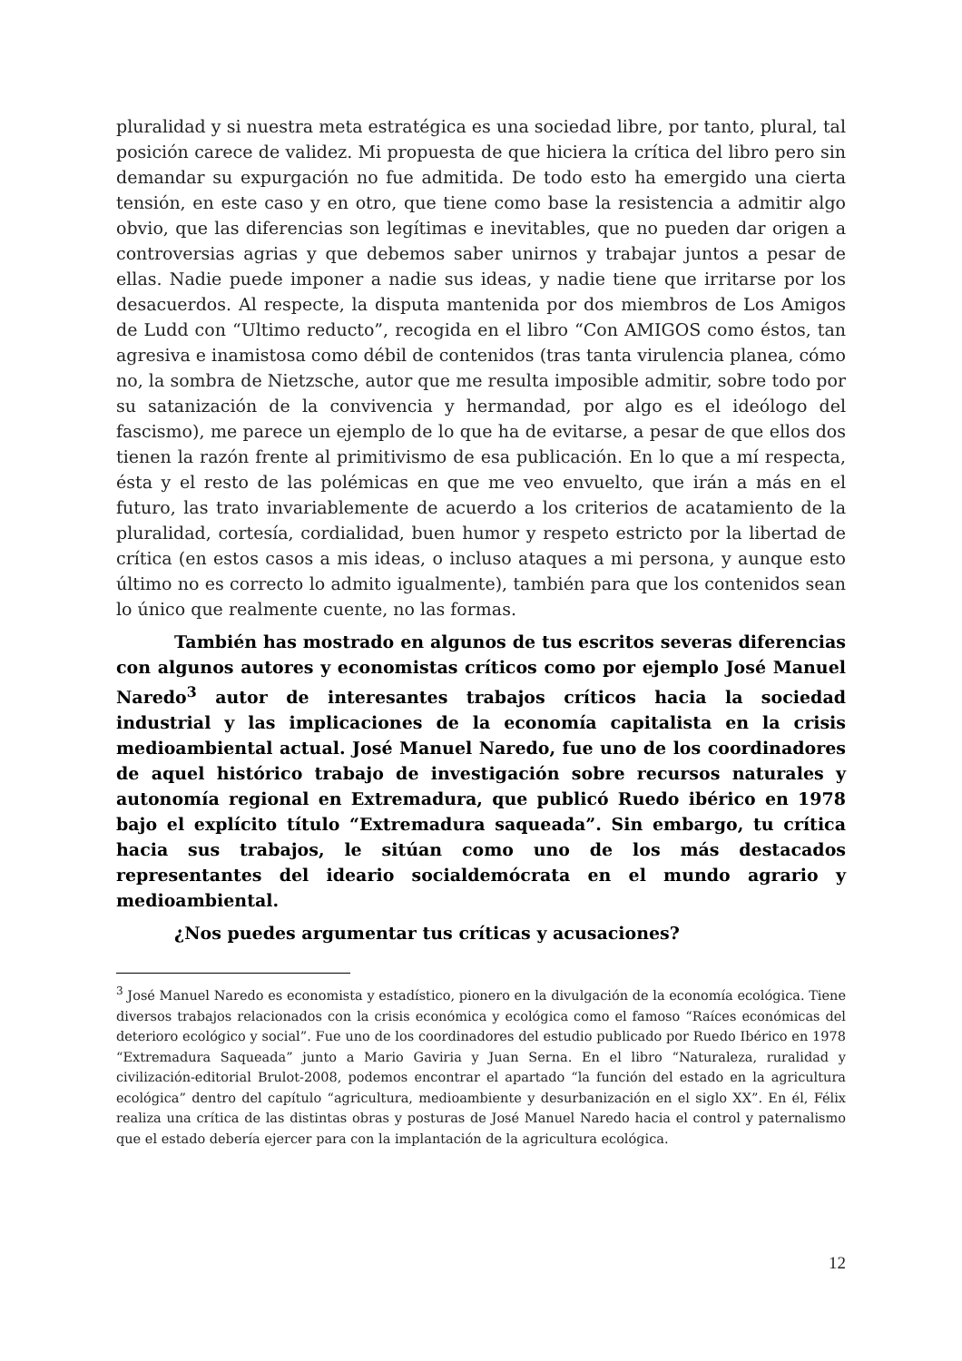pluralidad y si nuestra meta estratégica es una sociedad libre, por tanto, plural, tal posición carece de validez. Mi propuesta de que hiciera la crítica del libro pero sin demandar su expurgación no fue admitida. De todo esto ha emergido una cierta tensión, en este caso y en otro, que tiene como base la resistencia a admitir algo obvio, que las diferencias son legítimas e inevitables, que no pueden dar origen a controversias agrias y que debemos saber unirnos y trabajar juntos a pesar de ellas. Nadie puede imponer a nadie sus ideas, y nadie tiene que irritarse por los desacuerdos. Al respecte, la disputa mantenida por dos miembros de Los Amigos de Ludd con “Ultimo reducto”, recogida en el libro “Con AMIGOS como éstos, tan agresiva e inamistosa como débil de contenidos (tras tanta virulencia planea, cómo no, la sombra de Nietzsche, autor que me resulta imposible admitir, sobre todo por su satanización de la convivencia y hermandad, por algo es el ideólogo del fascismo), me parece un ejemplo de lo que ha de evitarse, a pesar de que ellos dos tienen la razón frente al primitivismo de esa publicación. En lo que a mí respecta, ésta y el resto de las polémicas en que me veo envuelto, que irán a más en el futuro, las trato invariablemente de acuerdo a los criterios de acatamiento de la pluralidad, cortesía, cordialidad, buen humor y respeto estricto por la libertad de crítica (en estos casos a mis ideas, o incluso ataques a mi persona, y aunque esto último no es correcto lo admito igualmente), también para que los contenidos sean lo único que realmente cuente, no las formas.
También has mostrado en algunos de tus escritos severas diferencias con algunos autores y economistas críticos como por ejemplo José Manuel Naredo<sup>3</sup> autor de interesantes trabajos críticos hacia la sociedad industrial y las implicaciones de la economía capitalista en la crisis medioambiental actual. José Manuel Naredo, fue uno de los coordinadores de aquel histórico trabajo de investigación sobre recursos naturales y autonomía regional en Extremadura, que publicó Ruedo ibérico en 1978 bajo el explícito título “Extremadura saqueada”. Sin embargo, tu crítica hacia sus trabajos, le sitúan como uno de los más destacados representantes del ideario socialdemócrata en el mundo agrario y medioambiental.
¿Nos puedes argumentar tus críticas y acusaciones?
<sup>3</sup> José Manuel Naredo es economista y estadístico, pionero en la divulgación de la economía ecológica. Tiene diversos trabajos relacionados con la crisis económica y ecológica como el famoso “Raíces económicas del deterioro ecológico y social”. Fue uno de los coordinadores del estudio publicado por Ruedo Ibérico en 1978 “Extremadura Saqueada” junto a Mario Gaviria y Juan Serna. En el libro “Naturaleza, ruralidad y civilización-editorial Brulot-2008, podemos encontrar el apartado “la función del estado en la agricultura ecológica” dentro del capítulo “agricultura, medioambiente y desurbanización en el siglo XX”. En él, Félix realiza una crítica de las distintas obras y posturas de José Manuel Naredo hacia el control y paternalismo que el estado debería ejercer para con la implantación de la agricultura ecológica.
12